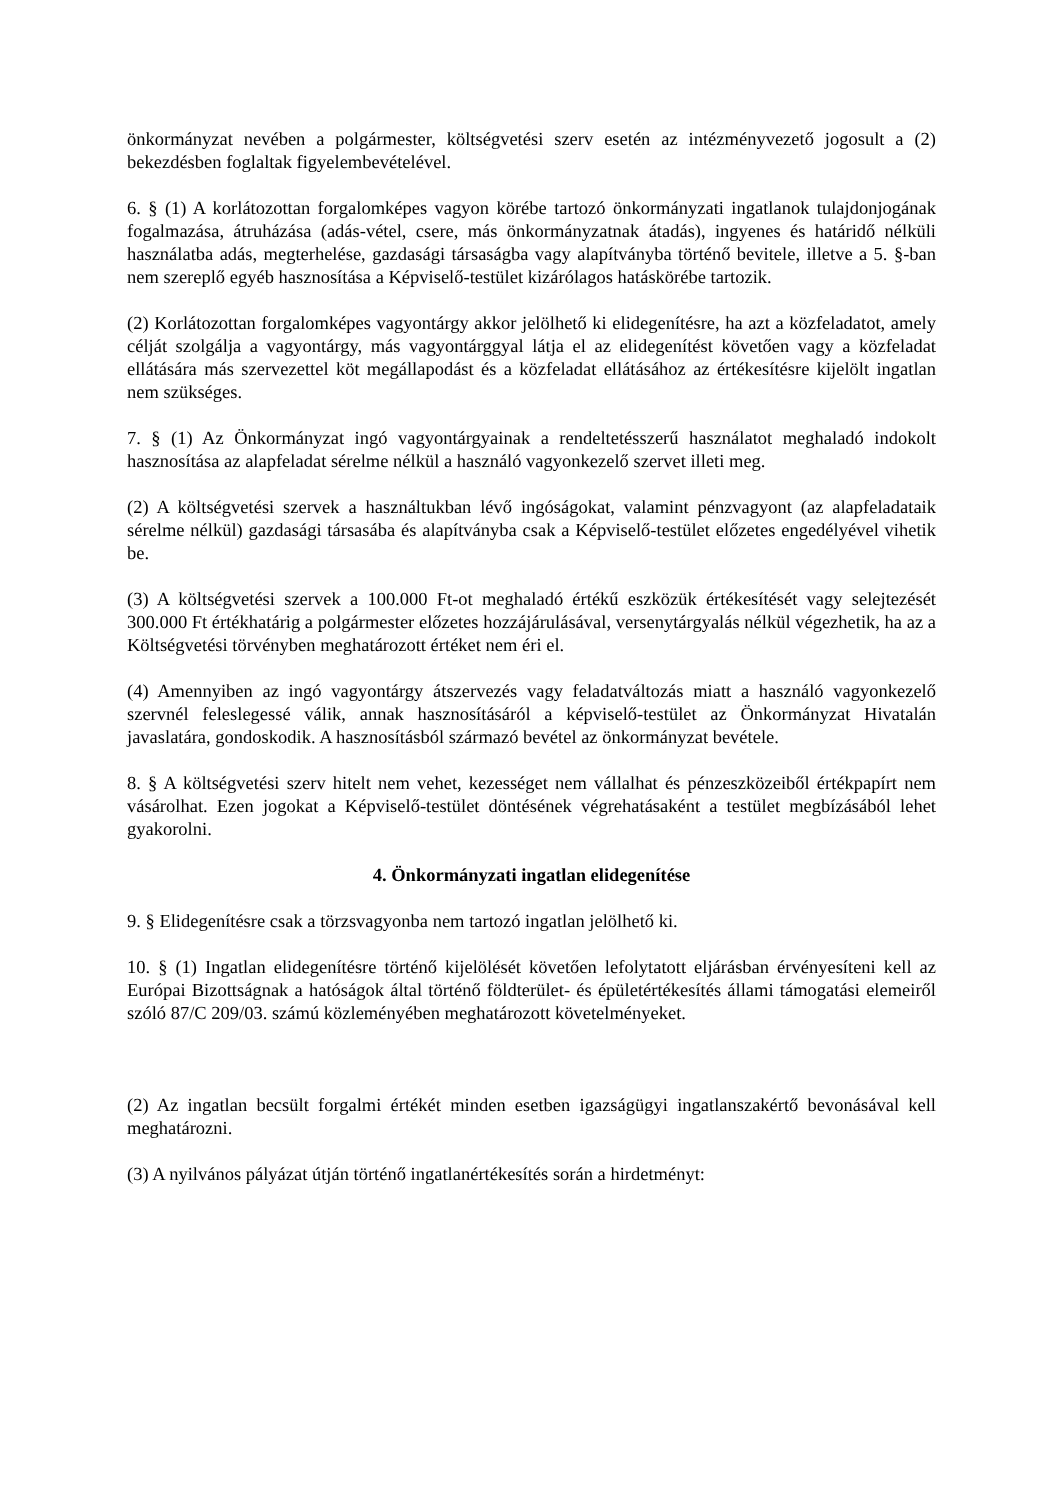önkormányzat nevében a polgármester, költségvetési szerv esetén az intézményvezető jogosult a (2) bekezdésben foglaltak figyelembevételével.
6. § (1) A korlátozottan forgalomképes vagyon körébe tartozó önkormányzati ingatlanok tulajdonjogának fogalmazása, átruházása (adás-vétel, csere, más önkormányzatnak átadás), ingyenes és határidő nélküli használatba adás, megterhelése, gazdasági társaságba vagy alapítványba történő bevitele, illetve a 5. §-ban nem szereplő egyéb hasznosítása a Képviselő-testület kizárólagos hatáskörébe tartozik.
(2) Korlátozottan forgalomképes vagyontárgy akkor jelölhető ki elidegenítésre, ha azt a közfeladatot, amely célját szolgálja a vagyontárgy, más vagyontárggyal látja el az elidegenítést követően vagy a közfeladat ellátására más szervezettel köt megállapodást és a közfeladat ellátásához az értékesítésre kijelölt ingatlan nem szükséges.
7. § (1) Az Önkormányzat ingó vagyontárgyainak a rendeltetésszerű használatot meghaladó indokolt hasznosítása az alapfeladat sérelme nélkül a használó vagyonkezelő szervet illeti meg.
(2) A költségvetési szervek a használtukban lévő ingóságokat, valamint pénzvagyont (az alapfeladataik sérelme nélkül) gazdasági társasába és alapítványba csak a Képviselő-testület előzetes engedélyével vihetik be.
(3) A költségvetési szervek a 100.000 Ft-ot meghaladó értékű eszközük értékesítését vagy selejtezését 300.000 Ft értékhatárig a polgármester előzetes hozzájárulásával, versenytárgyalás nélkül végezhetik, ha az a Költségvetési törvényben meghatározott értéket nem éri el.
(4) Amennyiben az ingó vagyontárgy átszervezés vagy feladatváltozás miatt a használó vagyonkezelő szervnél feleslegessé válik, annak hasznosításáról a képviselő-testület az Önkormányzat Hivatalán javaslatára, gondoskodik. A hasznosításból származó bevétel az önkormányzat bevétele.
8. § A költségvetési szerv hitelt nem vehet, kezességet nem vállalhat és pénzeszközeiből értékpapírt nem vásárolhat. Ezen jogokat a Képviselő-testület döntésének végrehatásaként a testület megbízásából lehet gyakorolni.
4. Önkormányzati ingatlan elidegenítése
9. § Elidegenítésre csak a törzsvagyonba nem tartozó ingatlan jelölhető ki.
10. § (1) Ingatlan elidegenítésre történő kijelölését követően lefolytatott eljárásban érvényesíteni kell az Európai Bizottságnak a hatóságok által történő földterület- és épületértékesítés állami támogatási elemeiről szóló 87/C 209/03. számú közleményében meghatározott követelményeket.
(2) Az ingatlan becsült forgalmi értékét minden esetben igazságügyi ingatlanszakértő bevonásával kell meghatározni.
(3) A nyilvános pályázat útján történő ingatlanértékesítés során a hirdetményt: